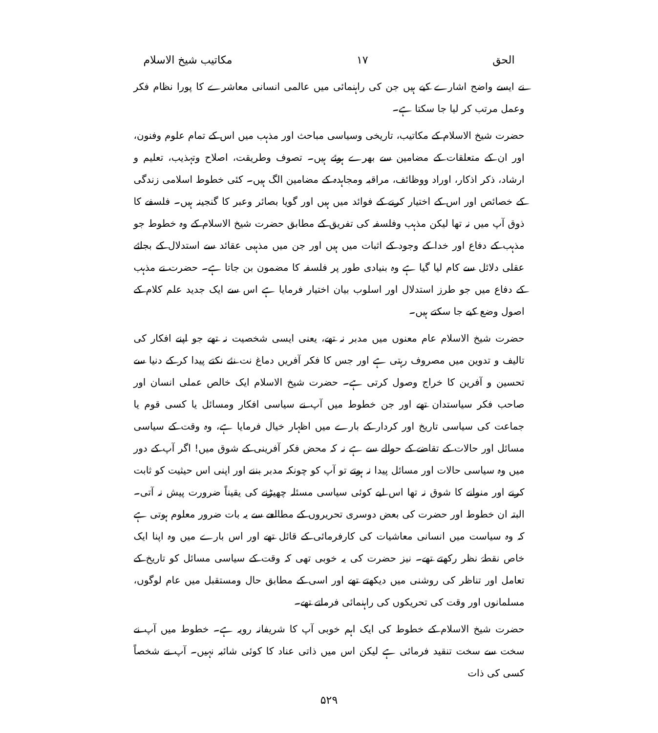الحق ۱۷ مکاتیب شیخ الاسلام
نے ایسے واضح اشارے کیے ہیں جن کی راہنمائی میں عالمی انسانی معاشرے کا پورا نظام فکر وعمل مرتب کر لیا جا سکتا ہے۔
حضرت شیخ الاسلام کے مکاتیب، تاریخی وسیاسی مباحث اور مذہب میں اس کے تمام علوم وفنون، اور ان کے متعلقات کے مضامین سے بھرے ہوئے ہیں۔ تصوف وطریقت، اصلاح وتہذیب، تعلیم و ارشاد، ذکر اذکار، اوراد ووظائف، مراقبہ ومجاہدہ کے مضامین الگ ہیں۔ کئی خطوط اسلامی زندگی کے خصائص اور اس کے اختیار کرنے کے فوائد میں ہیں اور گویا بصائر وعبر کا گنجینہ ہیں۔ فلسفے کا ذوق آپ میں نہ تھا لیکن مذہب وفلسفہ کی تفریق کے مطابق حضرت شیخ الاسلام کے وہ خطوط جو مذہب کے دفاع اور خدا کے وجود کے اثبات میں ہیں اور جن میں مذہبی عقائد سے استدلال کے بجائے عقلی دلائل سے کام لیا گیا ہے وہ بنیادی طور پر فلسفہ کا مضمون بن جاتا ہے۔ حضرت نے مذہب کے دفاع میں جو طرز استدلال اور اسلوب بیان اختیار فرمایا ہے اس سے ایک جدید علم کلام کے اصول وضع کیے جا سکتے ہیں۔
حضرت شیخ الاسلام عام معنوں میں مدبر نہ تھے، یعنی ایسی شخصیت نہ تھے جو اپنے افکار کی تالیف و تدوین میں مصروف رہتی ہے اور جس کا فکر آفریں دماغ نت نئے نکتے پیدا کر کے دنیا سے تحسین و آفرین کا خراج وصول کرتی ہے۔ حضرت شیخ الاسلام ایک خالص عملی انسان اور صاحب فکر سیاستدان تھے اور جن خطوط میں آپ نے سیاسی افکار ومسائل یا کسی قوم یا جماعت کی سیاسی تاریخ اور کردار کے بارے میں اظہار خیال فرمایا ہے، وہ وقت کے سیاسی مسائل اور حالات کے تقاضے کے حوالے سے ہے نہ کہ محض فکر آفرینی کے شوق میں! اگر آپ کے دور میں وہ سیاسی حالات اور مسائل پیدا نہ ہوتے تو آپ کو چونکہ مدبر بننے اور اپنی اس حیثیت کو ثابت کرنے اور منوانے کا شوق نہ تھا اس لیے کوئی سیاسی مسئلہ چھیڑنے کی یقیناً ضرورت پیش نہ آتی۔ البتہ ان خطوط اور حضرت کی بعض دوسری تحریروں کے مطالعے سے یہ بات ضرور معلوم ہوتی ہے کہ وہ سیاست میں انسانی معاشیات کی کارفرمائی کے قائل تھے اور اس بارے میں وہ اپنا ایک خاص نقطۂ نظر رکھتے تھے۔ نیز حضرت کی یہ خوبی تھی کہ وقت کے سیاسی مسائل کو تاریخ کے تعامل اور تناظر کی روشنی میں دیکھتے تھے اور اسی کے مطابق حال ومستقبل میں عام لوگوں، مسلمانوں اور وقت کی تحریکوں کی راہنمائی فرماتے تھے۔
حضرت شیخ الاسلام کے خطوط کی ایک اہم خوبی آپ کا شریفانہ رویہ ہے۔ خطوط میں آپ نے سخت سے سخت تنقید فرمائی ہے لیکن اس میں ذاتی عناد کا کوئی شائبہ نہیں۔ آپ نے شخصاً کسی کی ذات
۵۲۹